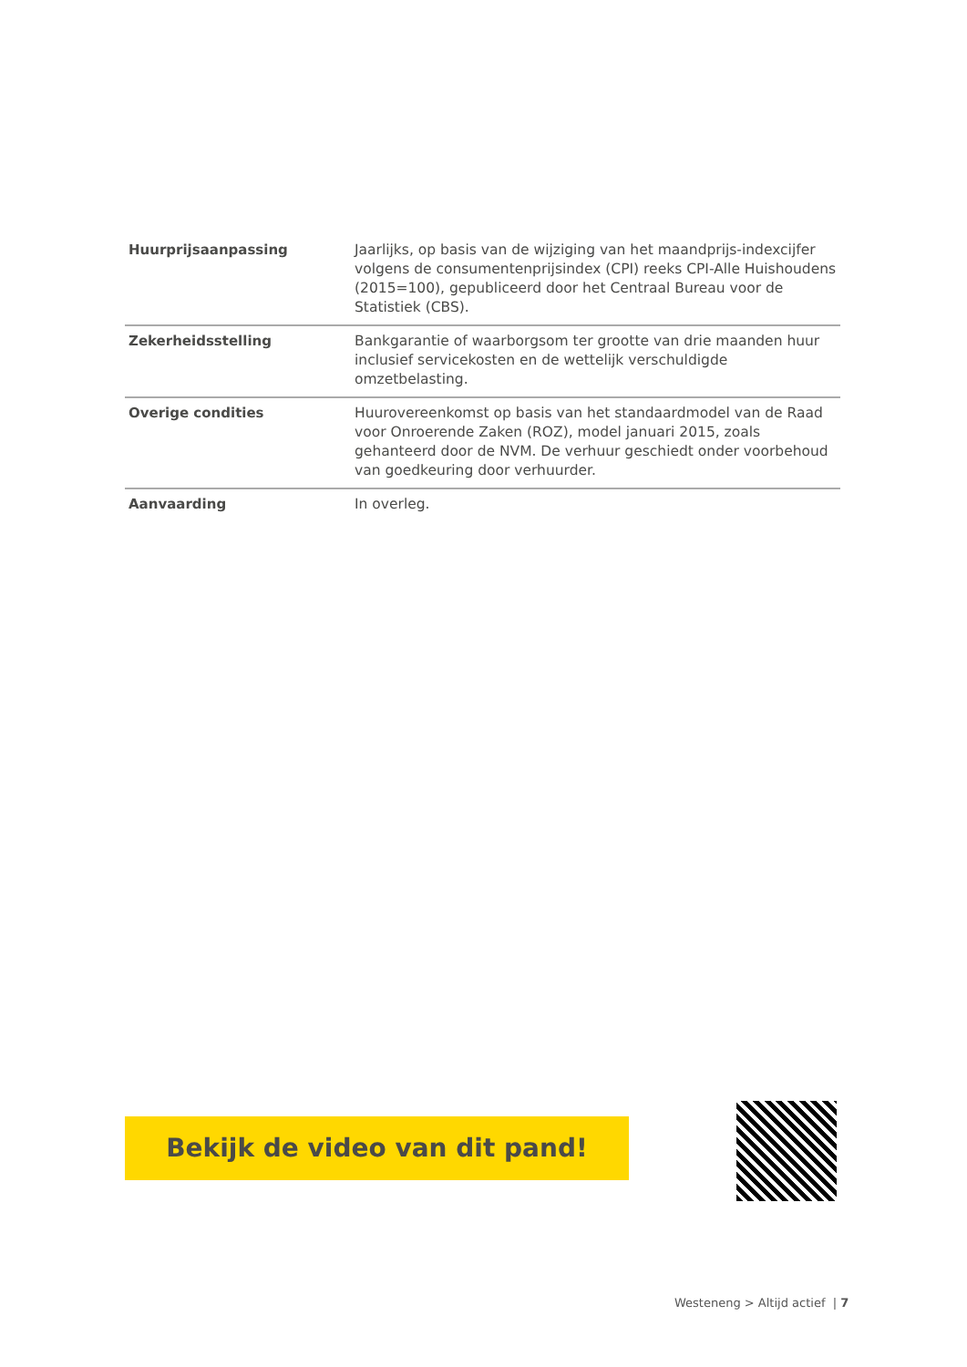| Huurprijsaanpassing | Jaarlijks, op basis van de wijziging van het maandprijs-indexcijfer volgens de consumentenprijsindex (CPI) reeks CPI-Alle Huishoudens (2015=100), gepubliceerd door het Centraal Bureau voor de Statistiek (CBS). |
| Zekerheidsstelling | Bankgarantie of waarborgsom ter grootte van drie maanden huur inclusief servicekosten en de wettelijk verschuldigde omzetbelasting. |
| Overige condities | Huurovereenkomst op basis van het standaardmodel van de Raad voor Onroerende Zaken (ROZ), model januari 2015, zoals gehanteerd door de NVM. De verhuur geschiedt onder voorbehoud van goedkeuring door verhuurder. |
| Aanvaarding | In overleg. |
Bekijk de video van dit pand!
Westeneng > Altijd actief | 7